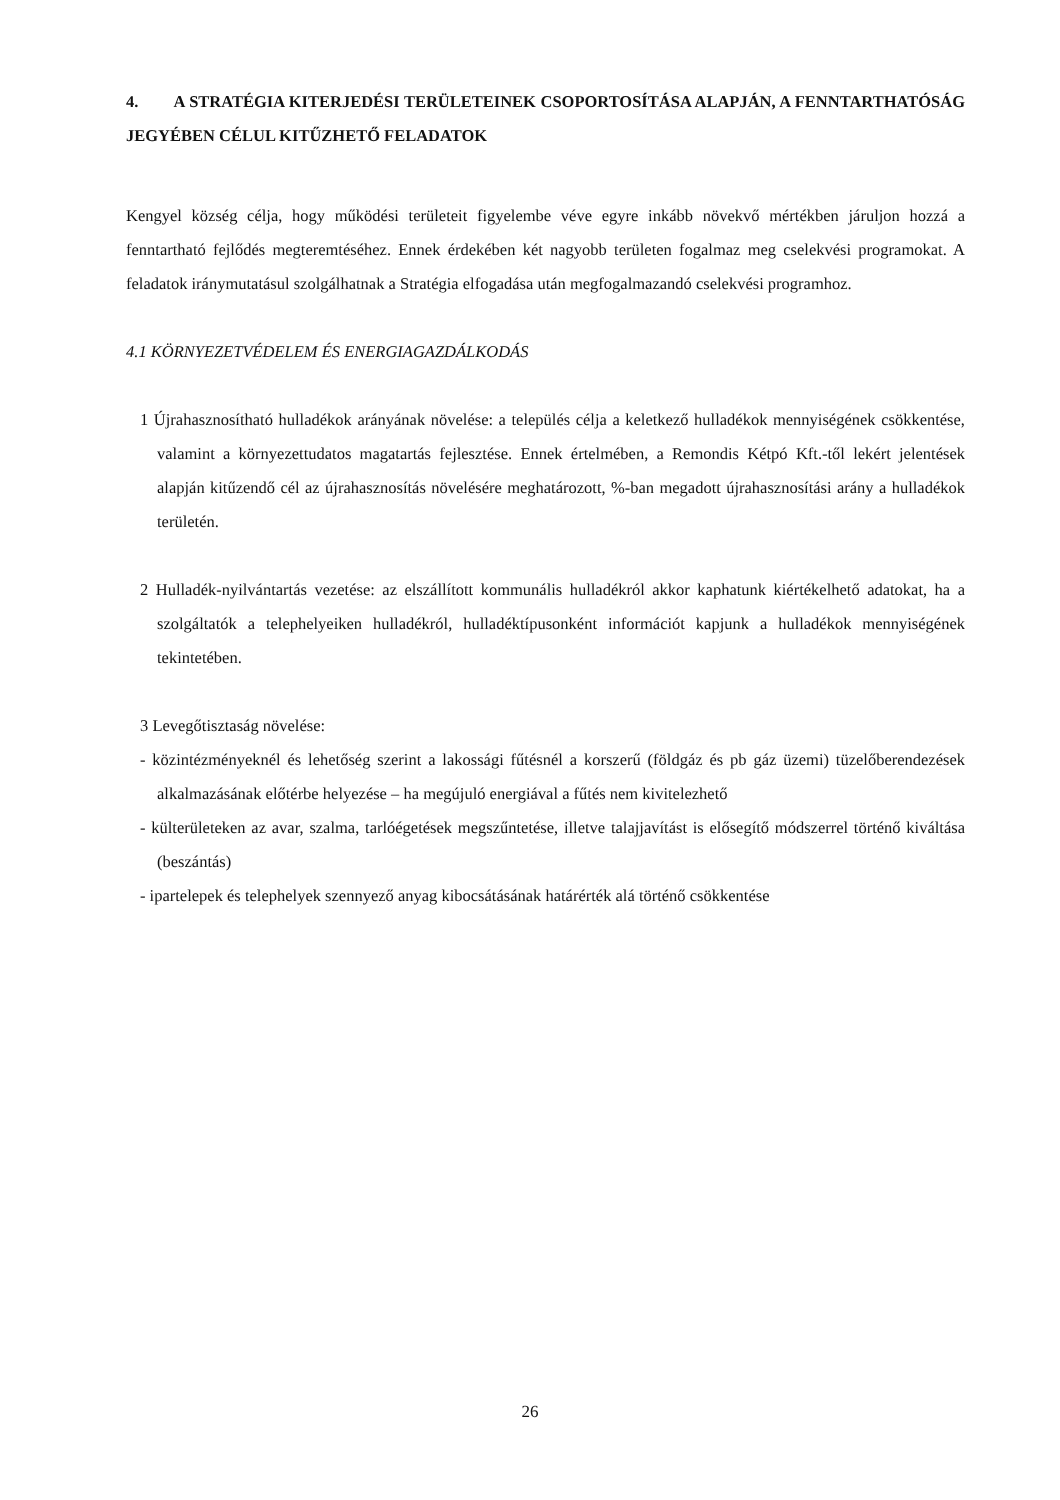4. A STRATÉGIA KITERJEDÉSI TERÜLETEINEK CSOPORTOSÍTÁSA ALAPJÁN, A FENNTARTHATÓSÁG JEGYÉBEN CÉLUL KITŰZHETŐ FELADATOK
Kengyel község célja, hogy működési területeit figyelembe véve egyre inkább növekvő mértékben járuljon hozzá a fenntartható fejlődés megteremtéséhez. Ennek érdekében két nagyobb területen fogalmaz meg cselekvési programokat. A feladatok iránymutatásul szolgálhatnak a Stratégia elfogadása után megfogalmazandó cselekvési programhoz.
4.1 KÖRNYEZETVÉDELEM ÉS ENERGIAGAZDÁLKODÁS
1 Újrahasznosítható hulladékok arányának növelése: a település célja a keletkező hulladékok mennyiségének csökkentése, valamint a környezettudatos magatartás fejlesztése. Ennek értelmében, a Remondis Kétpó Kft.-től lekért jelentések alapján kitűzendő cél az újrahasznosítás növelésére meghatározott, %-ban megadott újrahasznosítási arány a hulladékok területén.
2 Hulladék-nyilvántartás vezetése: az elszállított kommunális hulladékról akkor kaphatunk kiértékelhető adatokat, ha a szolgáltatók a telephelyeiken hulladékról, hulladéktípusonként információt kapjunk a hulladékok mennyiségének tekintetében.
3 Levegőtisztaság növelése:
- közintézményeknél és lehetőség szerint a lakossági fűtésnél a korszerű (földgáz és pb gáz üzemi) tüzelőberendezések alkalmazásának előtérbe helyezése – ha megújuló energiával a fűtés nem kivitelezhető
- külterületeken az avar, szalma, tarlóégetések megszűntetése, illetve talajjavítást is elősegítő módszerrel történő kiváltása (beszántás)
- ipartelepek és telephelyek szennyező anyag kibocsátásának határérték alá történő csökkentése
26